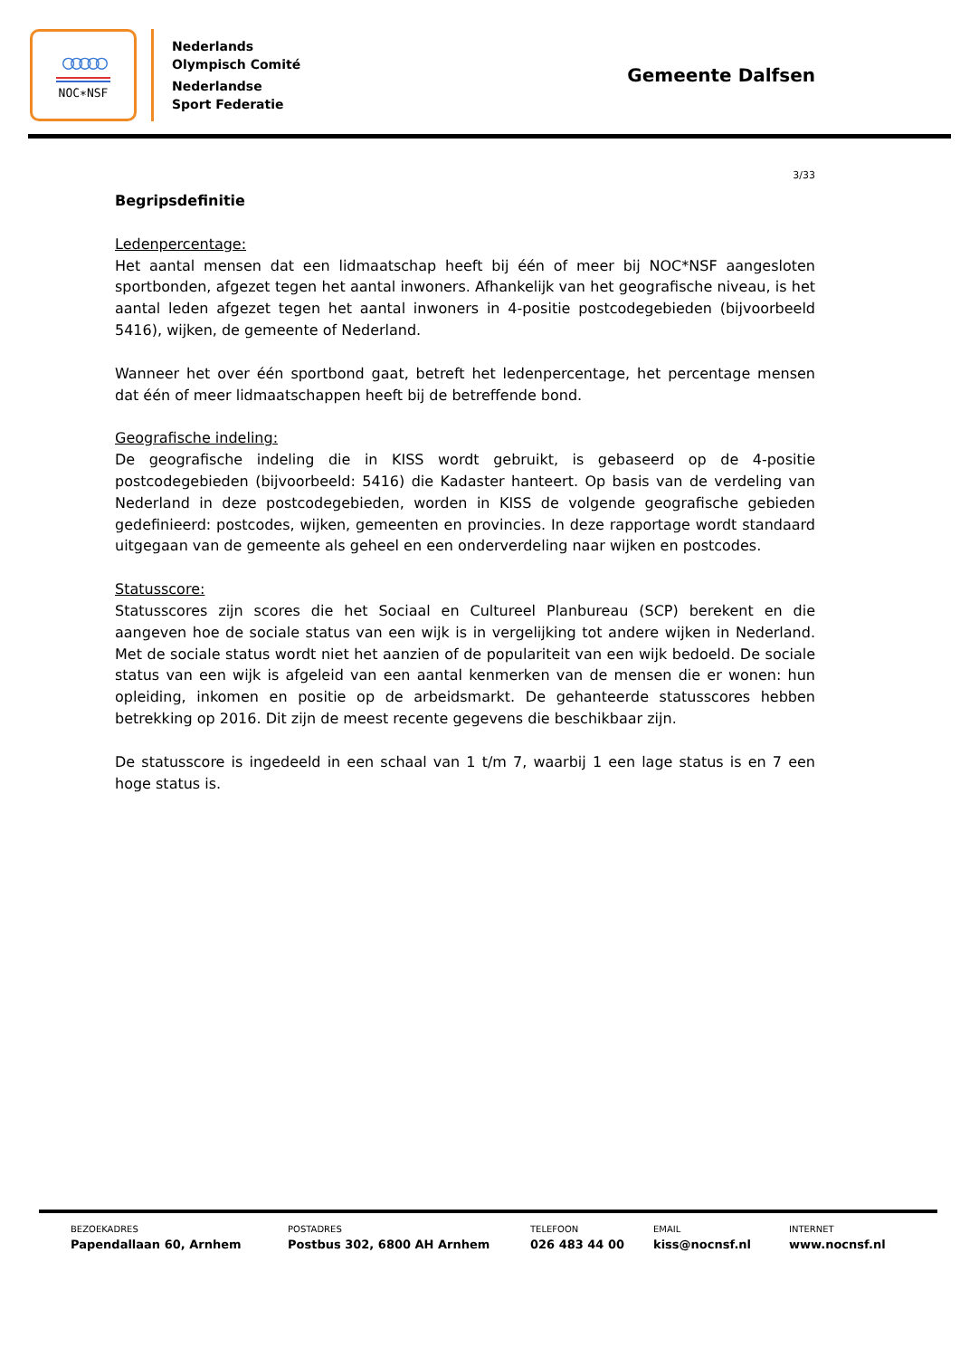○○○○○
NOC∗NSF
Nederlands
Olympisch Comité
Nederlandse
Sport Federatie
Gemeente Dalfsen
3/33
Begripsdefinitie
Ledenpercentage:
Het aantal mensen dat een lidmaatschap heeft bij één of meer bij NOC*NSF aangesloten sportbonden, afgezet tegen het aantal inwoners. Afhankelijk van het geografische niveau, is het aantal leden afgezet tegen het aantal inwoners in 4-positie postcodegebieden (bijvoorbeeld 5416), wijken, de gemeente of Nederland.
Wanneer het over één sportbond gaat, betreft het ledenpercentage, het percentage mensen dat één of meer lidmaatschappen heeft bij de betreffende bond.
Geografische indeling:
De geografische indeling die in KISS wordt gebruikt, is gebaseerd op de 4-positie postcodegebieden (bijvoorbeeld: 5416) die Kadaster hanteert. Op basis van de verdeling van Nederland in deze postcodegebieden, worden in KISS de volgende geografische gebieden gedefinieerd: postcodes, wijken, gemeenten en provincies. In deze rapportage wordt standaard uitgegaan van de gemeente als geheel en een onderverdeling naar wijken en postcodes.
Statusscore:
Statusscores zijn scores die het Sociaal en Cultureel Planbureau (SCP) berekent en die aangeven hoe de sociale status van een wijk is in vergelijking tot andere wijken in Nederland. Met de sociale status wordt niet het aanzien of de populariteit van een wijk bedoeld. De sociale status van een wijk is afgeleid van een aantal kenmerken van de mensen die er wonen: hun opleiding, inkomen en positie op de arbeidsmarkt. De gehanteerde statusscores hebben betrekking op 2016. Dit zijn de meest recente gegevens die beschikbaar zijn.
De statusscore is ingedeeld in een schaal van 1 t/m 7, waarbij 1 een lage status is en 7 een hoge status is.
BEZOEKADRES
Papendallaan 60, Arnhem
POSTADRES
Postbus 302, 6800 AH Arnhem
TELEFOON
026 483 44 00
EMAIL
kiss@nocnsf.nl
INTERNET
www.nocnsf.nl